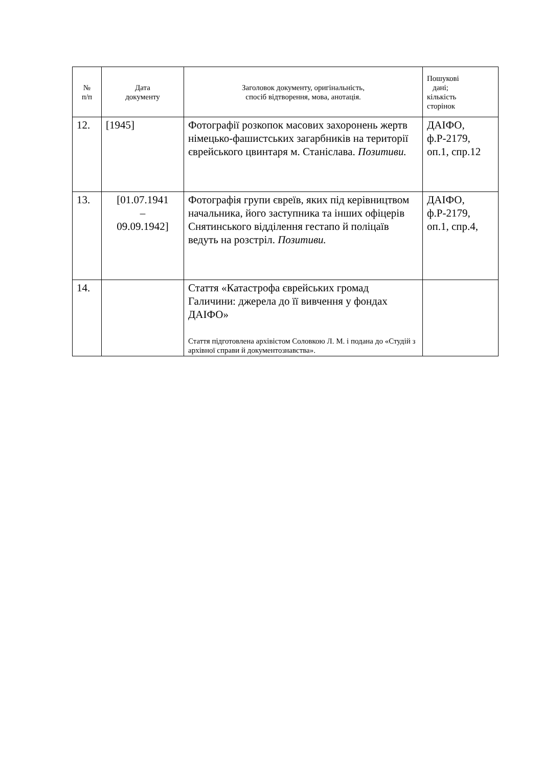| № п/п | Дата документу | Заголовок документу, оригінальність, спосіб відтворення, мова, анотація. | Пошукові дані; кількість сторінок |
| --- | --- | --- | --- |
| 12. | [1945] | Фотографії розкопок масових захоронень жертв німецько-фашистських загарбників на території єврейського цвинтаря м. Станіслава. Позитиви. | ДАІФО, ф.Р-2179, оп.1, спр.12 |
| 13. | [01.07.1941 – 09.09.1942] | Фотографія групи євреїв, яких під керівництвом начальника, його заступника та інших офіцерів Снятинського відділення гестапо й поліцаїв ведуть на розстріл. Позитиви. | ДАІФО, ф.Р-2179, оп.1, спр.4, |
| 14. | | Стаття «Катастрофа єврейських громад Галичини: джерела до її вивчення у фондах ДАІФО» Стаття підготовлена архівістом Соловкою Л. М. і подана до «Студій з архівної справи й документознавства». | |